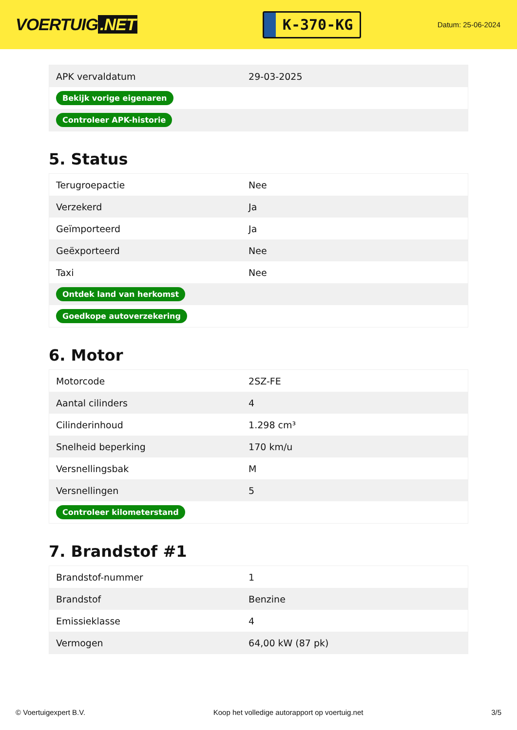VOERTUIG.NET
K-370-KG
Datum: 25-06-2024
| APK vervaldatum | 29-03-2025 |
| Bekijk vorige eigenaren | |
| Controleer APK-historie | |
5. Status
| Terugroepactie | Nee |
| Verzekerd | Ja |
| Geïmporteerd | Ja |
| Geëxporteerd | Nee |
| Taxi | Nee |
| Ontdek land van herkomst | |
| Goedkope autoverzekering | |
6. Motor
| Motorcode | 2SZ-FE |
| Aantal cilinders | 4 |
| Cilinderinhoud | 1.298 cm³ |
| Snelheid beperking | 170 km/u |
| Versnellingsbak | M |
| Versnellingen | 5 |
| Controleer kilometerstand | |
7. Brandstof #1
| Brandstof-nummer | 1 |
| Brandstof | Benzine |
| Emissieklasse | 4 |
| Vermogen | 64,00 kW (87 pk) |
© Voertuigexpert B.V. Koop het volledige autorapport op voertuig.net 3/5